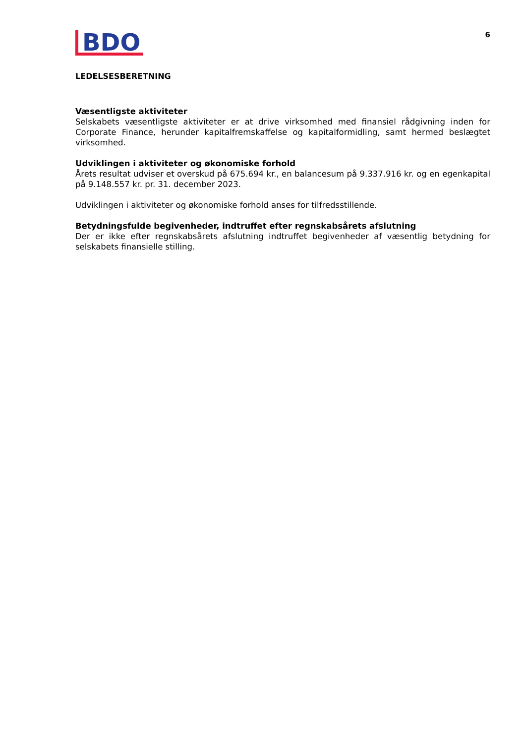BDO
6
LEDELSESBERETNING
Væsentligste aktiviteter
Selskabets væsentligste aktiviteter er at drive virksomhed med finansiel rådgivning inden for Corporate Finance, herunder kapitalfremskaffelse og kapitalformidling, samt hermed beslægtet virksomhed.
Udviklingen i aktiviteter og økonomiske forhold
Årets resultat udviser et overskud på 675.694 kr., en balancesum på 9.337.916 kr. og en egenkapital på 9.148.557 kr. pr. 31. december 2023.
Udviklingen i aktiviteter og økonomiske forhold anses for tilfredsstillende.
Betydningsfulde begivenheder, indtruffet efter regnskabsårets afslutning
Der er ikke efter regnskabsårets afslutning indtruffet begivenheder af væsentlig betydning for selskabets finansielle stilling.